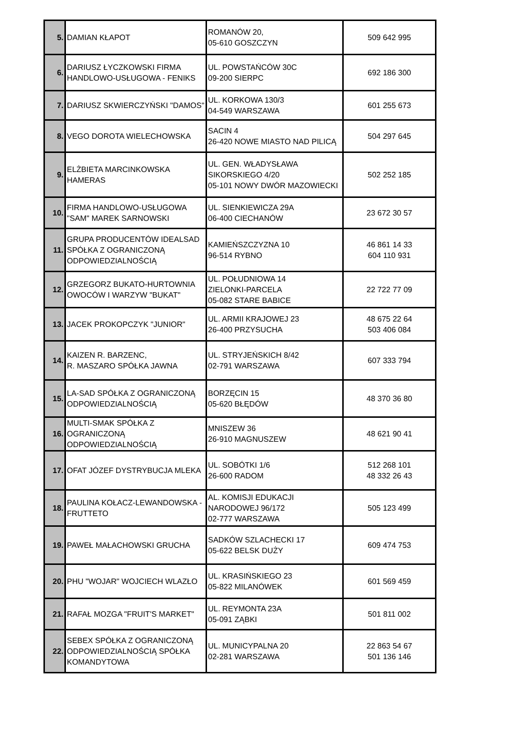| 5. | DAMIAN KŁAPOT | ROMANÓW 20, 05-610 GOSZCZYN | 509 642 995 |
| 6. | DARIUSZ ŁYCZKOWSKI FIRMA HANDLOWO-USŁUGOWA - FENIKS | UL. POWSTAŃCÓW 30C 09-200 SIERPC | 692 186 300 |
| 7. | DARIUSZ SKWIERCZYŃSKI "DAMOS" | UL. KORKOWA 130/3 04-549 WARSZAWA | 601 255 673 |
| 8. | VEGO DOROTA WIELECHOWSKA | SACIN 4 26-420 NOWE MIASTO NAD PILICĄ | 504 297 645 |
| 9. | ELŻBIETA MARCINKOWSKA HAMERAS | UL. GEN. WŁADYSŁAWA SIKORSKIEGO 4/20 05-101 NOWY DWÓR MAZOWIECKI | 502 252 185 |
| 10. | FIRMA HANDLOWO-USŁUGOWA "SAM" MAREK SARNOWSKI | UL. SIENKIEWICZA 29A 06-400 CIECHANÓW | 23 672 30 57 |
| 11. | GRUPA PRODUCENTÓW IDEALSAD SPÓŁKA Z OGRANICZONĄ ODPOWIEDZIALNOŚCIĄ | KAMIEŃSZCZYZNA 10 96-514 RYBNO | 46 861 14 33 604 110 931 |
| 12. | GRZEGORZ BUKATO-HURTOWNIA OWOCÓW I WARZYW "BUKAT" | UL. POŁUDNIOWA 14 ZIELONKI-PARCELA 05-082 STARE BABICE | 22 722 77 09 |
| 13. | JACEK PROKOPCZYK "JUNIOR" | UL. ARMII KRAJOWEJ 23 26-400 PRZYSUCHA | 48 675 22 64 503 406 084 |
| 14. | KAIZEN R. BARZENC, R. MASZARO SPÓŁKA JAWNA | UL. STRYJEŃSKICH 8/42 02-791 WARSZAWA | 607 333 794 |
| 15. | LA-SAD SPÓŁKA Z OGRANICZONĄ ODPOWIEDZIALNOŚCIĄ | BORZĘCIN 15 05-620 BŁĘDÓW | 48 370 36 80 |
| 16. | MULTI-SMAK SPÓŁKA Z OGRANICZONĄ ODPOWIEDZIALNOŚCIĄ | MNISZEW 36 26-910 MAGNUSZEW | 48 621 90 41 |
| 17. | OFAT JÓZEF DYSTRYBUCJA MLEKA | UL. SOBÓTKI 1/6 26-600 RADOM | 512 268 101 48 332 26 43 |
| 18. | PAULINA KOŁACZ-LEWANDOWSKA - FRUTTETO | AL. KOMISJI EDUKACJI NARODOWEJ 96/172 02-777 WARSZAWA | 505 123 499 |
| 19. | PAWEŁ MAŁACHOWSKI GRUCHA | SADKÓW SZLACHECKI 17 05-622 BELSK DUŻY | 609 474 753 |
| 20. | PHU "WOJAR" WOJCIECH WLAZŁO | UL. KRASIŃSKIEGO 23 05-822 MILANÓWEK | 601 569 459 |
| 21. | RAFAŁ MOZGA "FRUIT'S MARKET" | UL. REYMONTA 23A 05-091 ZĄBKI | 501 811 002 |
| 22. | SEBEX SPÓŁKA Z OGRANICZONĄ ODPOWIEDZIALNOŚCIĄ SPÓŁKA KOMANDYTOWA | UL. MUNICYPALNA 20 02-281 WARSZAWA | 22 863 54 67 501 136 146 |